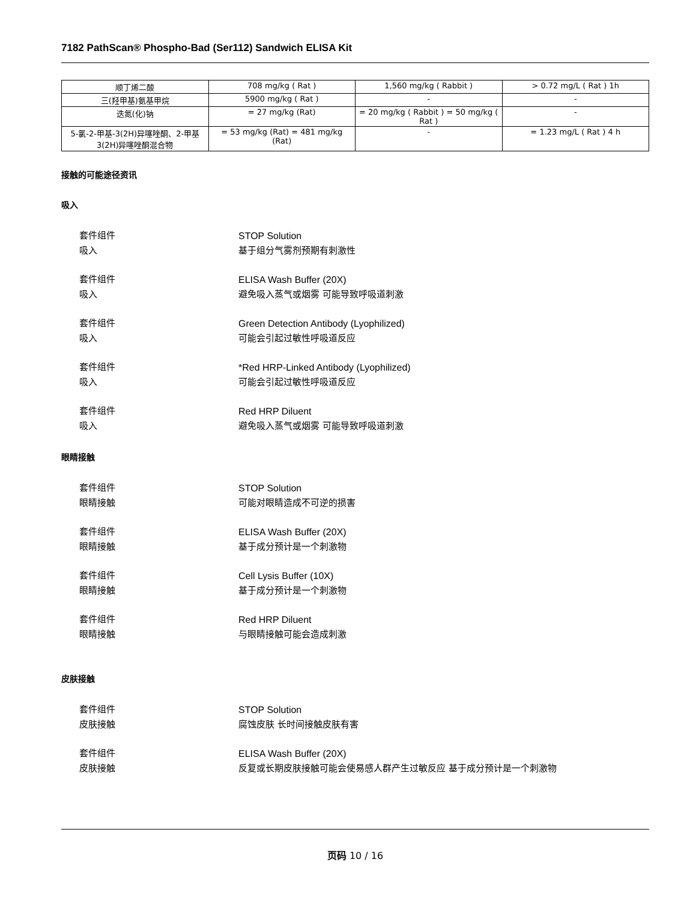7182 PathScan® Phospho-Bad (Ser112) Sandwich ELISA Kit
| 顺丁烯二酸 | 708 mg/kg ( Rat ) | 1,560 mg/kg ( Rabbit ) | > 0.72 mg/L ( Rat ) 1h |
| 三(羟甲基)氨基甲烷 | 5900 mg/kg ( Rat ) | - | - |
| 迭氮(化)钠 | = 27 mg/kg (Rat) | = 20 mg/kg ( Rabbit ) = 50 mg/kg ( Rat ) | - |
| 5-氯-2-甲基-3(2H)异噻唑酮、2-甲基3(2H)异噻唑酮混合物 | = 53 mg/kg (Rat) = 481 mg/kg (Rat) | - | = 1.23 mg/L ( Rat ) 4 h |
接触的可能途径资讯
吸入
套件组件 STOP Solution
吸入 基于组分气雾剂预期有刺激性
套件组件 ELISA Wash Buffer (20X)
吸入 避免吸入蒸气或烟雾 可能导致呼吸道刺激
套件组件 Green Detection Antibody (Lyophilized)
吸入 可能会引起过敏性呼吸道反应
套件组件 *Red HRP-Linked Antibody (Lyophilized)
吸入 可能会引起过敏性呼吸道反应
套件组件 Red HRP Diluent
吸入 避免吸入蒸气或烟雾 可能导致呼吸道刺激
眼睛接触
套件组件 STOP Solution
眼睛接触 可能对眼睛造成不可逆的损害
套件组件 ELISA Wash Buffer (20X)
眼睛接触 基于成分预计是一个刺激物
套件组件 Cell Lysis Buffer (10X)
眼睛接触 基于成分预计是一个刺激物
套件组件 Red HRP Diluent
眼睛接触 与眼睛接触可能会造成刺激
皮肤接触
套件组件 STOP Solution
皮肤接触 腐蚀皮肤 长时间接触皮肤有害
套件组件 ELISA Wash Buffer (20X)
皮肤接触 反复或长期皮肤接触可能会使易感人群产生过敏反应 基于成分预计是一个刺激物
页码 10 / 16